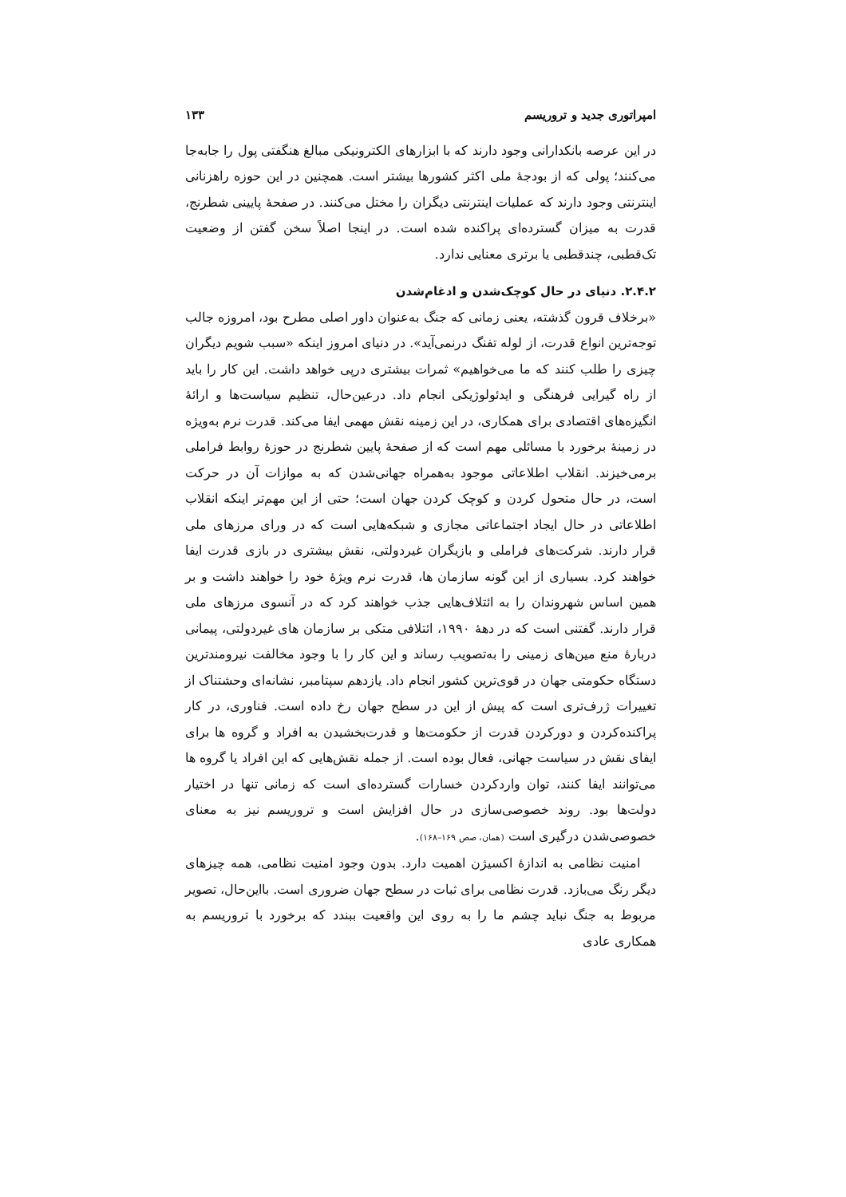امپراتوری جدید و تروریسم ۱۳۳
در این عرصه بانکدارانی وجود دارند که با ابزارهای الکترونیکی مبالغ هنگفتی پول را جابه‌جا می‌کنند؛ پولی که از بودجهٔ ملی اکثر کشورها بیشتر است. همچنین در این حوزه راهزنانی اینترنتی وجود دارند که عملیات اینترنتی دیگران را مختل می‌کنند. در صفحهٔ پایینی شطرنج، قدرت به میزان گسترده‌ای پراکنده شده است. در اینجا اصلاً سخن گفتن از وضعیت تک‌قطبی، چندقطبی یا برتری معنایی ندارد.
۲.۴.۲. دنیای در حال کوچک‌شدن و ادغام‌شدن
«برخلاف قرون گذشته، یعنی زمانی که جنگ به‌عنوان داور اصلی مطرح بود، امروزه جالب توجه‌ترین انواع قدرت، از لوله تفنگ درنمی‌آید». در دنیای امروز اینکه «سبب شویم دیگران چیزی را طلب کنند که ما می‌خواهیم» ثمرات بیشتری درپی خواهد داشت. این کار را باید از راه گیرایی فرهنگی و ایدئولوژیکی انجام داد. درعین‌حال، تنظیم سیاست‌ها و ارائهٔ انگیزه‌های اقتصادی برای همکاری، در این زمینه نقش مهمی ایفا می‌کند. قدرت نرم به‌ویژه در زمینهٔ برخورد با مسائلی مهم است که از صفحهٔ پایین شطرنج در حوزهٔ روابط فراملی برمی‌خیزند. انقلاب اطلاعاتی موجود به‌همراه جهانی‌شدن که به موازات آن در حرکت است، در حال متحول کردن و کوچک کردن جهان است؛ حتی از این مهم‌تر اینکه انقلاب اطلاعاتی در حال ایجاد اجتماعاتی مجازی و شبکه‌هایی است که در ورای مرزهای ملی قرار دارند. شرکت‌های فراملی و بازیگران غیردولتی، نقش بیشتری در بازی قدرت ایفا خواهند کرد. بسیاری از این گونه سازمان ها، قدرت نرم ویژهٔ خود را خواهند داشت و بر همین اساس شهروندان را به ائتلاف‌هایی جذب خواهند کرد که در آنسوی مرزهای ملی قرار دارند. گفتنی است که در دههٔ ۱۹۹۰، ائتلافی متکی بر سازمان های غیردولتی، پیمانی دربارهٔ منع مین‌های زمینی را به‌تصویب رساند و این کار را با وجود مخالفت نیرومندترین دستگاه حکومتی جهان در قوی‌ترین کشور انجام داد. یازدهم سپتامبر، نشانه‌ای وحشتناک از تغییرات ژرف‌تری است که پیش از این در سطح جهان رخ داده است. فناوری، در کار پراکنده‌کردن و دورکردن قدرت از حکومت‌ها و قدرت‌بخشیدن به افراد و گروه ها برای ایفای نقش در سیاست جهانی، فعال بوده است. از جمله نقش‌هایی که این افراد یا گروه ها می‌توانند ایفا کنند، توان واردکردن خسارات گسترده‌ای است که زمانی تنها در اختیار دولت‌ها بود. روند خصوصی‌سازی در حال افزایش است و تروریسم نیز به معنای خصوصی‌شدن درگیری است (همان، صص ۱۶۹–۱۶۸).
امنیت نظامی به اندازهٔ اکسیژن اهمیت دارد. بدون وجود امنیت نظامی، همه چیزهای دیگر رنگ می‌بازد. قدرت نظامی برای ثبات در سطح جهان ضروری است. بااین‌حال، تصویر مربوط به جنگ نباید چشم ما را به روی این واقعیت ببندد که برخورد با تروریسم به همکاری عادی